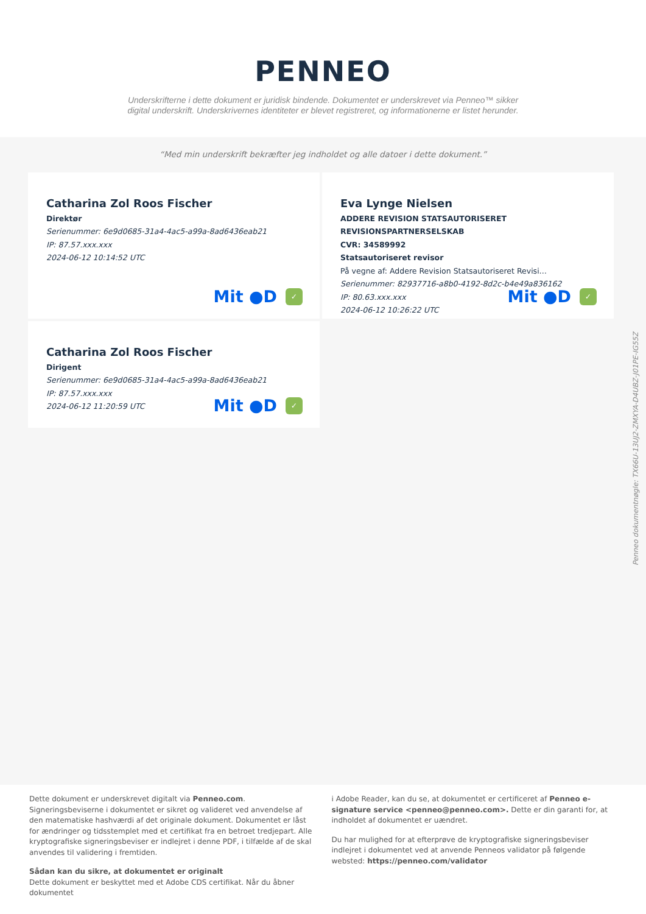PENNEO
Underskrifterne i dette dokument er juridisk bindende. Dokumentet er underskrevet via Penneo™ sikker digital underskrift. Underskrivernes identiteter er blevet registreret, og informationerne er listet herunder.
“Med min underskrift bekræfter jeg indholdet og alle datoer i dette dokument.”
Catharina Zol Roos Fischer
Direktør
Serienummer: 6e9d0685-31a4-4ac5-a99a-8ad6436eab21
IP: 87.57.xxx.xxx
2024-06-12 10:14:52 UTC
Mit ●D ✓
Eva Lynge Nielsen
ADDERE REVISION STATSAUTORISERET REVISIONSPARTNERSELSKAB
CVR: 34589992
Statsautoriseret revisor
På vegne af: Addere Revision Statsautoriseret Revisi…
Serienummer: 82937716-a8b0-4192-8d2c-b4e49a836162
IP: 80.63.xxx.xxx
2024-06-12 10:26:22 UTC
Mit ●D ✓
Catharina Zol Roos Fischer
Dirigent
Serienummer: 6e9d0685-31a4-4ac5-a99a-8ad6436eab21
IP: 87.57.xxx.xxx
2024-06-12 11:20:59 UTC
Mit ●D ✓
Penneo dokumentnøgle: TX66U-13UJ2-ZMXYA-D4UBZ-J01PE-IG55Z
Dette dokument er underskrevet digitalt via Penneo.com. Signeringsbeviserne i dokumentet er sikret og valideret ved anvendelse af den matematiske hashværdi af det originale dokument. Dokumentet er låst for ændringer og tidsstemplet med et certifikat fra en betroet tredjepart. Alle kryptografiske signeringsbeviser er indlejret i denne PDF, i tilfælde af de skal anvendes til validering i fremtiden.
Sådan kan du sikre, at dokumentet er originalt
Dette dokument er beskyttet med et Adobe CDS certifikat. Når du åbner dokumentet
i Adobe Reader, kan du se, at dokumentet er certificeret af Penneo e-signature service <penneo@penneo.com>. Dette er din garanti for, at indholdet af dokumentet er uændret.
Du har mulighed for at efterprøve de kryptografiske signeringsbeviser indlejret i dokumentet ved at anvende Penneos validator på følgende websted: https://penneo.com/validator